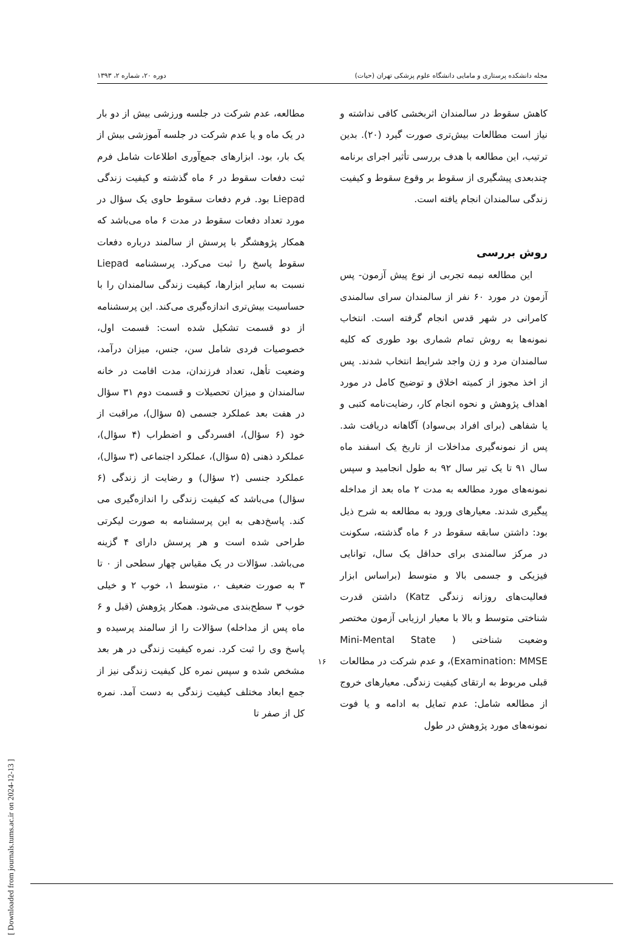مجله دانشکده پرستاری و مامایی دانشگاه علوم پزشکی تهران (حیات) دوره ۲۰، شماره ۲، ۱۳۹۳
کاهش سقوط در سالمندان اثربخشی کافی نداشته و نیاز است مطالعات بیش‌تری صورت گیرد (۲۰). بدین ترتیب، این مطالعه با هدف بررسی تأثیر اجرای برنامه چندبعدی پیشگیری از سقوط بر وقوع سقوط و کیفیت زندگی سالمندان انجام یافته است.
روش بررسی
این مطالعه نیمه تجربی از نوع پیش آزمون- پس آزمون در مورد ۶۰ نفر از سالمندان سرای سالمندی کامرانی در شهر قدس انجام گرفته است. انتخاب نمونه‌ها به روش تمام شماری بود طوری که کلیه سالمندان مرد و زن واجد شرایط انتخاب شدند. پس از اخذ مجوز از کمیته اخلاق و توضیح کامل در مورد اهداف پژوهش و نحوه انجام کار، رضایت‌نامه کتبی و یا شفاهی (برای افراد بی‌سواد) آگاهانه دریافت شد. پس از نمونه‌گیری مداخلات از تاریخ یک اسفند ماه سال ۹۱ تا یک تیر سال ۹۲ به طول انجامید و سپس نمونه‌های مورد مطالعه به مدت ۲ ماه بعد از مداخله پیگیری شدند. معیارهای ورود به مطالعه به شرح ذیل بود: داشتن سابقه سقوط در ۶ ماه گذشته، سکونت در مرکز سالمندی برای حداقل یک سال، توانایی فیزیکی و جسمی بالا و متوسط (براساس ابزار فعالیت‌های روزانه زندگی Katz) داشتن قدرت شناختی متوسط و بالا با معیار ارزیابی آزمون مختصر وضعیت شناختی ( Mini-Mental State Examination: MMSE)، و عدم شرکت در مطالعات قبلی مربوط به ارتقای کیفیت زندگی. معیارهای خروج از مطالعه شامل: عدم تمایل به ادامه و یا فوت نمونه‌های مورد پژوهش در طول
مطالعه، عدم شرکت در جلسه ورزشی بیش از دو بار در یک ماه و یا عدم شرکت در جلسه آموزشی بیش از یک بار، بود. ابزارهای جمع‌آوری اطلاعات شامل فرم ثبت دفعات سقوط در ۶ ماه گذشته و کیفیت زندگی Liepad بود. فرم دفعات سقوط حاوی یک سؤال در مورد تعداد دفعات سقوط در مدت ۶ ماه می‌باشد که همکار پژوهشگر با پرسش از سالمند درباره دفعات سقوط پاسخ را ثبت می‌کرد. پرسشنامه Liepad نسبت به سایر ابزارها، کیفیت زندگی سالمندان را با حساسیت بیش‌تری اندازه‌گیری می‌کند. این پرسشنامه از دو قسمت تشکیل شده است: قسمت اول، خصوصیات فردی شامل سن، جنس، میزان درآمد، وضعیت تأهل، تعداد فرزندان، مدت اقامت در خانه سالمندان و میزان تحصیلات و قسمت دوم ۳۱ سؤال در هفت بعد عملکرد جسمی (۵ سؤال)، مراقبت از خود (۶ سؤال)، افسردگی و اضطراب (۴ سؤال)، عملکرد ذهنی (۵ سؤال)، عملکرد اجتماعی (۳ سؤال)، عملکرد جنسی (۲ سؤال) و رضایت از زندگی (۶ سؤال) می‌باشد که کیفیت زندگی را اندازه‌گیری می کند. پاسخ‌دهی به این پرسشنامه به صورت لیکرتی طراحی شده است و هر پرسش دارای ۴ گزینه می‌باشد. سؤالات در یک مقیاس چهار سطحی از ۰ تا ۳ به صورت ضعیف ۰، متوسط ۱، خوب ۲ و خیلی خوب ۳ سطح‌بندی می‌شود. همکار پژوهش (قبل و ۶ ماه پس از مداخله) سؤالات را از سالمند پرسیده و پاسخ وی را ثبت کرد. نمره کیفیت زندگی در هر بعد مشخص شده و سپس نمره کل کیفیت زندگی نیز از جمع ابعاد مختلف کیفیت زندگی به دست آمد. نمره کل از صفر تا
۱۶
[ Downloaded from journals.tums.ac.ir on 2024-12-13 ]